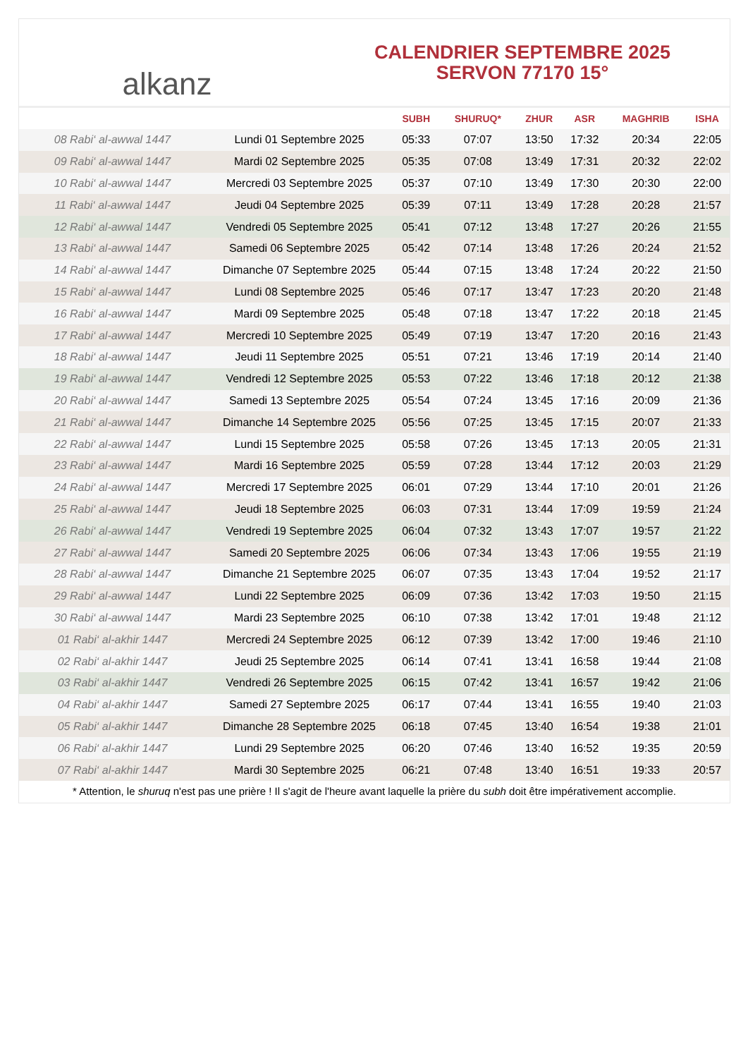alkanz
CALENDRIER SEPTEMBRE 2025
SERVON 77170 15°
| | | SUBH | SHURUQ* | ZHUR | ASR | MAGHRIB | ISHA |
| --- | --- | --- | --- | --- | --- | --- | --- |
| 08 Rabi‘ al-awwal 1447 | Lundi 01 Septembre 2025 | 05:33 | 07:07 | 13:50 | 17:32 | 20:34 | 22:05 |
| 09 Rabi‘ al-awwal 1447 | Mardi 02 Septembre 2025 | 05:35 | 07:08 | 13:49 | 17:31 | 20:32 | 22:02 |
| 10 Rabi‘ al-awwal 1447 | Mercredi 03 Septembre 2025 | 05:37 | 07:10 | 13:49 | 17:30 | 20:30 | 22:00 |
| 11 Rabi‘ al-awwal 1447 | Jeudi 04 Septembre 2025 | 05:39 | 07:11 | 13:49 | 17:28 | 20:28 | 21:57 |
| 12 Rabi‘ al-awwal 1447 | Vendredi 05 Septembre 2025 | 05:41 | 07:12 | 13:48 | 17:27 | 20:26 | 21:55 |
| 13 Rabi‘ al-awwal 1447 | Samedi 06 Septembre 2025 | 05:42 | 07:14 | 13:48 | 17:26 | 20:24 | 21:52 |
| 14 Rabi‘ al-awwal 1447 | Dimanche 07 Septembre 2025 | 05:44 | 07:15 | 13:48 | 17:24 | 20:22 | 21:50 |
| 15 Rabi‘ al-awwal 1447 | Lundi 08 Septembre 2025 | 05:46 | 07:17 | 13:47 | 17:23 | 20:20 | 21:48 |
| 16 Rabi‘ al-awwal 1447 | Mardi 09 Septembre 2025 | 05:48 | 07:18 | 13:47 | 17:22 | 20:18 | 21:45 |
| 17 Rabi‘ al-awwal 1447 | Mercredi 10 Septembre 2025 | 05:49 | 07:19 | 13:47 | 17:20 | 20:16 | 21:43 |
| 18 Rabi‘ al-awwal 1447 | Jeudi 11 Septembre 2025 | 05:51 | 07:21 | 13:46 | 17:19 | 20:14 | 21:40 |
| 19 Rabi‘ al-awwal 1447 | Vendredi 12 Septembre 2025 | 05:53 | 07:22 | 13:46 | 17:18 | 20:12 | 21:38 |
| 20 Rabi‘ al-awwal 1447 | Samedi 13 Septembre 2025 | 05:54 | 07:24 | 13:45 | 17:16 | 20:09 | 21:36 |
| 21 Rabi‘ al-awwal 1447 | Dimanche 14 Septembre 2025 | 05:56 | 07:25 | 13:45 | 17:15 | 20:07 | 21:33 |
| 22 Rabi‘ al-awwal 1447 | Lundi 15 Septembre 2025 | 05:58 | 07:26 | 13:45 | 17:13 | 20:05 | 21:31 |
| 23 Rabi‘ al-awwal 1447 | Mardi 16 Septembre 2025 | 05:59 | 07:28 | 13:44 | 17:12 | 20:03 | 21:29 |
| 24 Rabi‘ al-awwal 1447 | Mercredi 17 Septembre 2025 | 06:01 | 07:29 | 13:44 | 17:10 | 20:01 | 21:26 |
| 25 Rabi‘ al-awwal 1447 | Jeudi 18 Septembre 2025 | 06:03 | 07:31 | 13:44 | 17:09 | 19:59 | 21:24 |
| 26 Rabi‘ al-awwal 1447 | Vendredi 19 Septembre 2025 | 06:04 | 07:32 | 13:43 | 17:07 | 19:57 | 21:22 |
| 27 Rabi‘ al-awwal 1447 | Samedi 20 Septembre 2025 | 06:06 | 07:34 | 13:43 | 17:06 | 19:55 | 21:19 |
| 28 Rabi‘ al-awwal 1447 | Dimanche 21 Septembre 2025 | 06:07 | 07:35 | 13:43 | 17:04 | 19:52 | 21:17 |
| 29 Rabi‘ al-awwal 1447 | Lundi 22 Septembre 2025 | 06:09 | 07:36 | 13:42 | 17:03 | 19:50 | 21:15 |
| 30 Rabi‘ al-awwal 1447 | Mardi 23 Septembre 2025 | 06:10 | 07:38 | 13:42 | 17:01 | 19:48 | 21:12 |
| 01 Rabi‘ al-akhir 1447 | Mercredi 24 Septembre 2025 | 06:12 | 07:39 | 13:42 | 17:00 | 19:46 | 21:10 |
| 02 Rabi‘ al-akhir 1447 | Jeudi 25 Septembre 2025 | 06:14 | 07:41 | 13:41 | 16:58 | 19:44 | 21:08 |
| 03 Rabi‘ al-akhir 1447 | Vendredi 26 Septembre 2025 | 06:15 | 07:42 | 13:41 | 16:57 | 19:42 | 21:06 |
| 04 Rabi‘ al-akhir 1447 | Samedi 27 Septembre 2025 | 06:17 | 07:44 | 13:41 | 16:55 | 19:40 | 21:03 |
| 05 Rabi‘ al-akhir 1447 | Dimanche 28 Septembre 2025 | 06:18 | 07:45 | 13:40 | 16:54 | 19:38 | 21:01 |
| 06 Rabi‘ al-akhir 1447 | Lundi 29 Septembre 2025 | 06:20 | 07:46 | 13:40 | 16:52 | 19:35 | 20:59 |
| 07 Rabi‘ al-akhir 1447 | Mardi 30 Septembre 2025 | 06:21 | 07:48 | 13:40 | 16:51 | 19:33 | 20:57 |
* Attention, le shuruq n'est pas une prière ! Il s'agit de l'heure avant laquelle la prière du subh doit être impérativement accomplie.